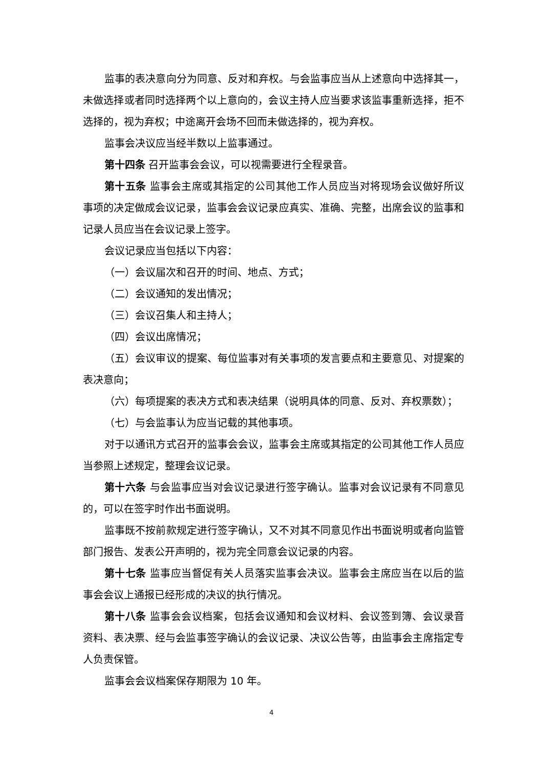监事的表决意向分为同意、反对和弃权。与会监事应当从上述意向中选择其一，未做选择或者同时选择两个以上意向的，会议主持人应当要求该监事重新选择，拒不选择的，视为弃权；中途离开会场不回而未做选择的，视为弃权。
监事会决议应当经半数以上监事通过。
第十四条 召开监事会会议，可以视需要进行全程录音。
第十五条 监事会主席或其指定的公司其他工作人员应当对将现场会议做好所议事项的决定做成会议记录，监事会会议记录应真实、准确、完整，出席会议的监事和记录人员应当在会议记录上签字。
会议记录应当包括以下内容：
（一）会议届次和召开的时间、地点、方式；
（二）会议通知的发出情况；
（三）会议召集人和主持人；
（四）会议出席情况；
（五）会议审议的提案、每位监事对有关事项的发言要点和主要意见、对提案的表决意向；
（六）每项提案的表决方式和表决结果（说明具体的同意、反对、弃权票数）；
（七）与会监事认为应当记载的其他事项。
对于以通讯方式召开的监事会会议，监事会主席或其指定的公司其他工作人员应当参照上述规定，整理会议记录。
第十六条 与会监事应当对会议记录进行签字确认。监事对会议记录有不同意见的，可以在签字时作出书面说明。
监事既不按前款规定进行签字确认，又不对其不同意见作出书面说明或者向监管部门报告、发表公开声明的，视为完全同意会议记录的内容。
第十七条 监事应当督促有关人员落实监事会决议。监事会主席应当在以后的监事会会议上通报已经形成的决议的执行情况。
第十八条 监事会会议档案，包括会议通知和会议材料、会议签到簿、会议录音资料、表决票、经与会监事签字确认的会议记录、决议公告等，由监事会主席指定专人负责保管。
监事会会议档案保存期限为 10 年。
4